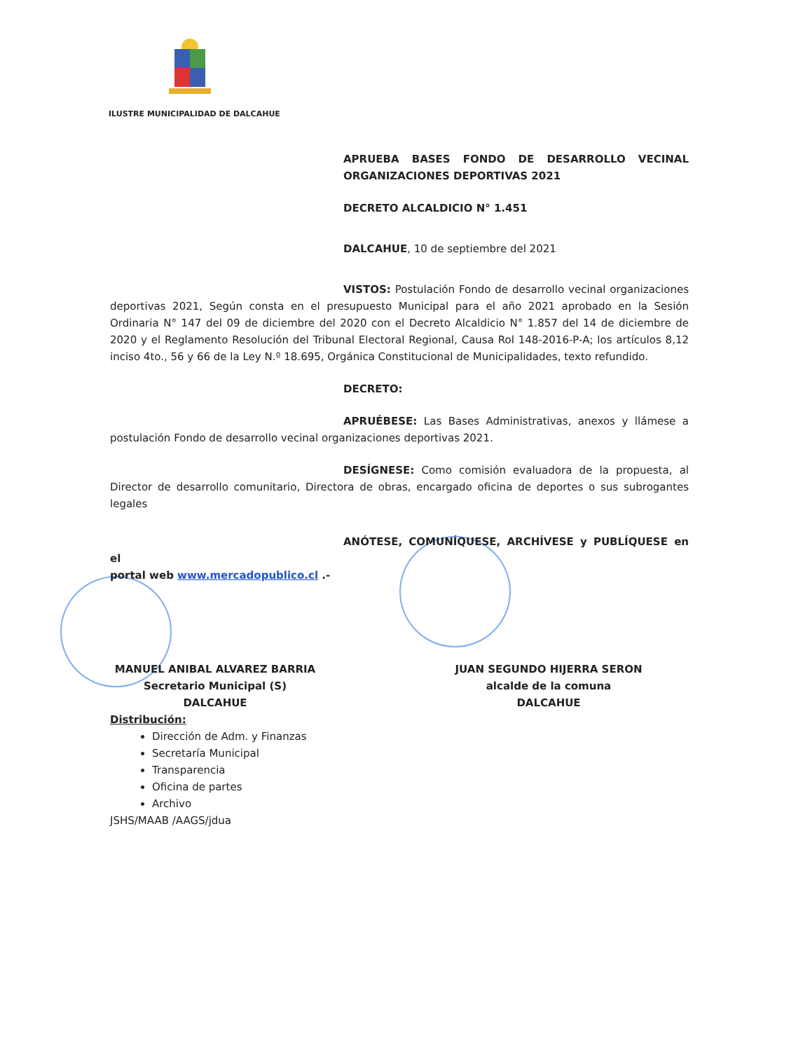ILUSTRE MUNICIPALIDAD DE DALCAHUE
APRUEBA BASES FONDO DE DESARROLLO VECINAL ORGANIZACIONES DEPORTIVAS 2021
DECRETO ALCALDICIO N° 1.451
DALCAHUE, 10 de septiembre del 2021
VISTOS: Postulación Fondo de desarrollo vecinal organizaciones deportivas 2021, Según consta en el presupuesto Municipal para el año 2021 aprobado en la Sesión Ordinaria N° 147 del 09 de diciembre del 2020 con el Decreto Alcaldicio N° 1.857 del 14 de diciembre de 2020 y el Reglamento Resolución del Tribunal Electoral Regional, Causa Rol 148-2016-P-A; los artículos 8,12 inciso 4to., 56 y 66 de la Ley N.º 18.695, Orgánica Constitucional de Municipalidades, texto refundido.
DECRETO:
APRUÉBESE: Las Bases Administrativas, anexos y llámese a postulación Fondo de desarrollo vecinal organizaciones deportivas 2021.
DESÍGNESE: Como comisión evaluadora de la propuesta, al Director de desarrollo comunitario, Directora de obras, encargado oficina de deportes o sus subrogantes legales
ANÓTESE, COMUNÍQUESE, ARCHÍVESE y PUBLÍQUESE en el
portal web www.mercadopublico.cl .-
MANUEL ANIBAL ALVAREZ BARRIA
Secretario Municipal (S)
DALCAHUE
JUAN SEGUNDO HIJERRA SERON
alcalde de la comuna
DALCAHUE
Distribución:
Dirección de Adm. y Finanzas
Secretaría Municipal
Transparencia
Oficina de partes
Archivo
JSHS/MAAB /AAGS/jdua